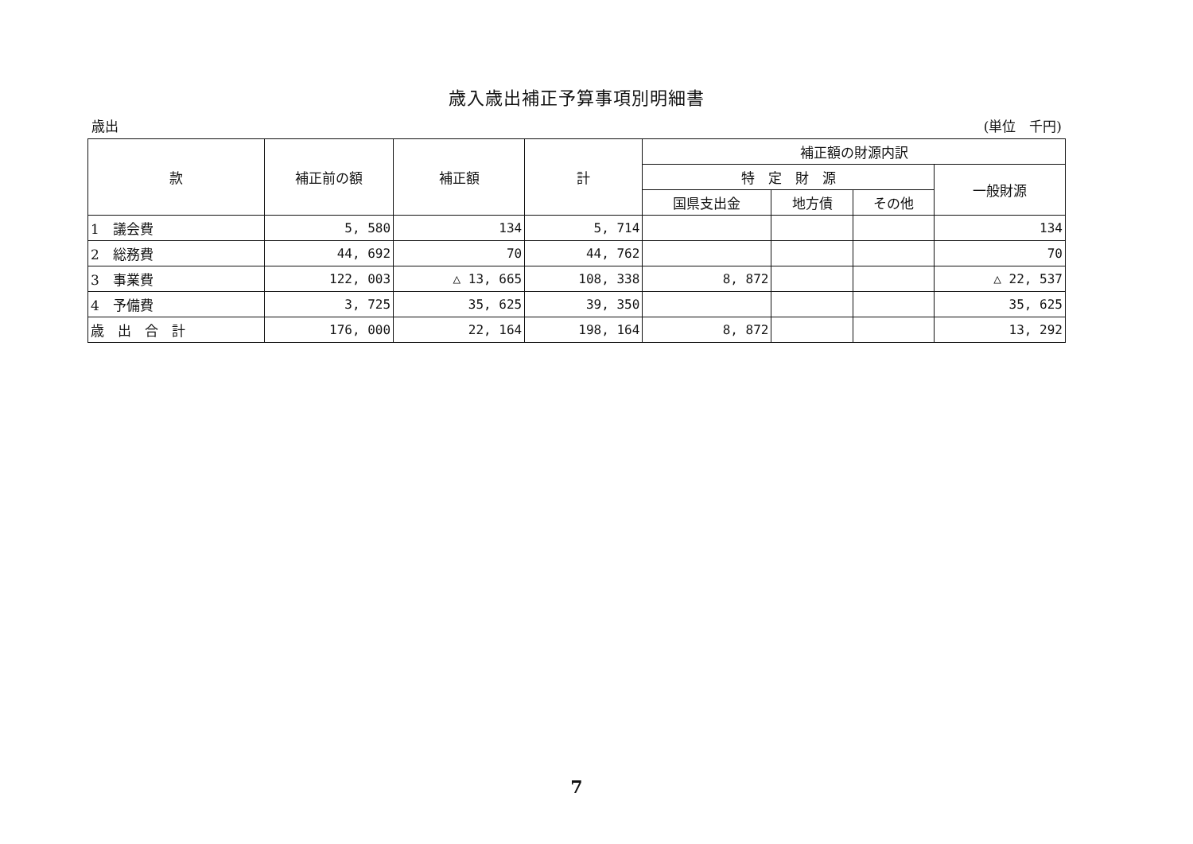歳入歳出補正予算事項別明細書
歳出 (単位　千円)
| 款 | 補正前の額 | 補正額 | 計 | 補正額の財源内訳 | | | |
| --- | --- | --- | --- | --- | --- | --- | --- |
| | | | | 特 定 財 源 | | | 一般財源 |
| | | | | 国県支出金 | 地方債 | その他 | |
| 1 議会費 | 5, 580 | 134 | 5, 714 | | | | 134 |
| 2 総務費 | 44, 692 | 70 | 44, 762 | | | | 70 |
| 3 事業費 | 122, 003 | △ 13, 665 | 108, 338 | 8, 872 | | | △ 22, 537 |
| 4 予備費 | 3, 725 | 35, 625 | 39, 350 | | | | 35, 625 |
| 歳 出 合 計 | 176, 000 | 22, 164 | 198, 164 | 8, 872 | | | 13, 292 |
7